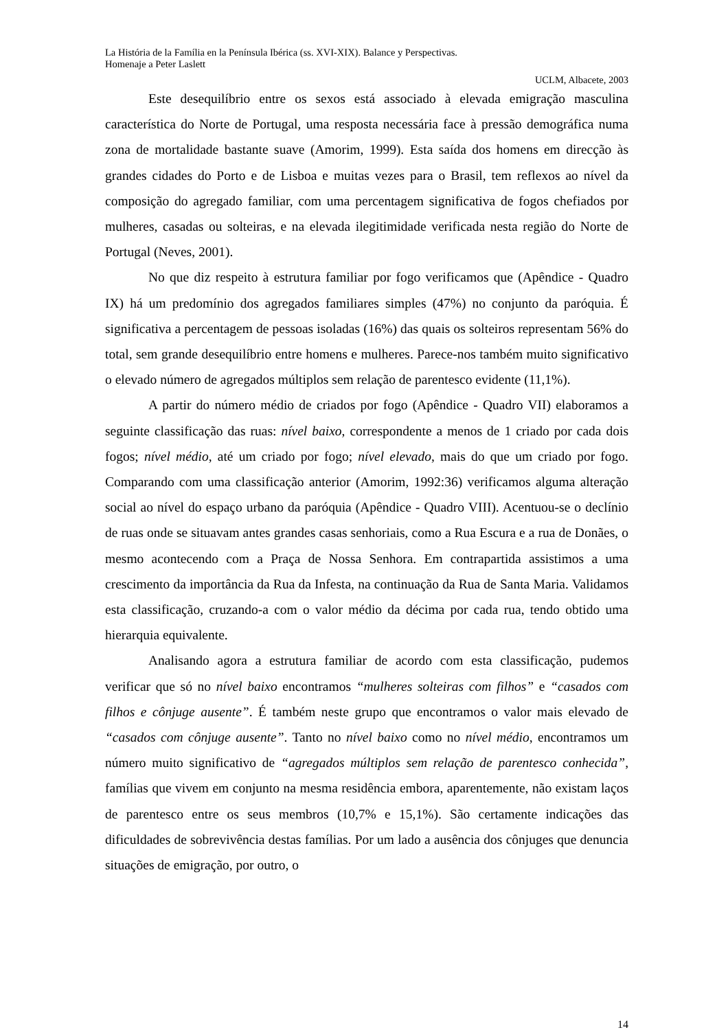La História de la Família en la Península Ibérica (ss. XVI-XIX). Balance y Perspectivas.
Homenaje a Peter Laslett
UCLM, Albacete, 2003
Este desequilíbrio entre os sexos está associado à elevada emigração masculina característica do Norte de Portugal, uma resposta necessária face à pressão demográfica numa zona de mortalidade bastante suave (Amorim, 1999). Esta saída dos homens em direcção às grandes cidades do Porto e de Lisboa e muitas vezes para o Brasil, tem reflexos ao nível da composição do agregado familiar, com uma percentagem significativa de fogos chefiados por mulheres, casadas ou solteiras, e na elevada ilegitimidade verificada nesta região do Norte de Portugal (Neves, 2001).
No que diz respeito à estrutura familiar por fogo verificamos que (Apêndice - Quadro IX) há um predomínio dos agregados familiares simples (47%) no conjunto da paróquia. É significativa a percentagem de pessoas isoladas (16%) das quais os solteiros representam 56% do total, sem grande desequilíbrio entre homens e mulheres. Parece-nos também muito significativo o elevado número de agregados múltiplos sem relação de parentesco evidente (11,1%).
A partir do número médio de criados por fogo (Apêndice - Quadro VII) elaboramos a seguinte classificação das ruas: nível baixo, correspondente a menos de 1 criado por cada dois fogos; nível médio, até um criado por fogo; nível elevado, mais do que um criado por fogo. Comparando com uma classificação anterior (Amorim, 1992:36) verificamos alguma alteração social ao nível do espaço urbano da paróquia (Apêndice - Quadro VIII). Acentuou-se o declínio de ruas onde se situavam antes grandes casas senhoriais, como a Rua Escura e a rua de Donães, o mesmo acontecendo com a Praça de Nossa Senhora. Em contrapartida assistimos a uma crescimento da importância da Rua da Infesta, na continuação da Rua de Santa Maria. Validamos esta classificação, cruzando-a com o valor médio da décima por cada rua, tendo obtido uma hierarquia equivalente.
Analisando agora a estrutura familiar de acordo com esta classificação, pudemos verificar que só no nível baixo encontramos “mulheres solteiras com filhos” e “casados com filhos e cônjuge ausente”. É também neste grupo que encontramos o valor mais elevado de “casados com cônjuge ausente”. Tanto no nível baixo como no nível médio, encontramos um número muito significativo de “agregados múltiplos sem relação de parentesco conhecida”, famílias que vivem em conjunto na mesma residência embora, aparentemente, não existam laços de parentesco entre os seus membros (10,7% e 15,1%). São certamente indicações das dificuldades de sobrevivência destas famílias. Por um lado a ausência dos cônjuges que denuncia situações de emigração, por outro, o
14